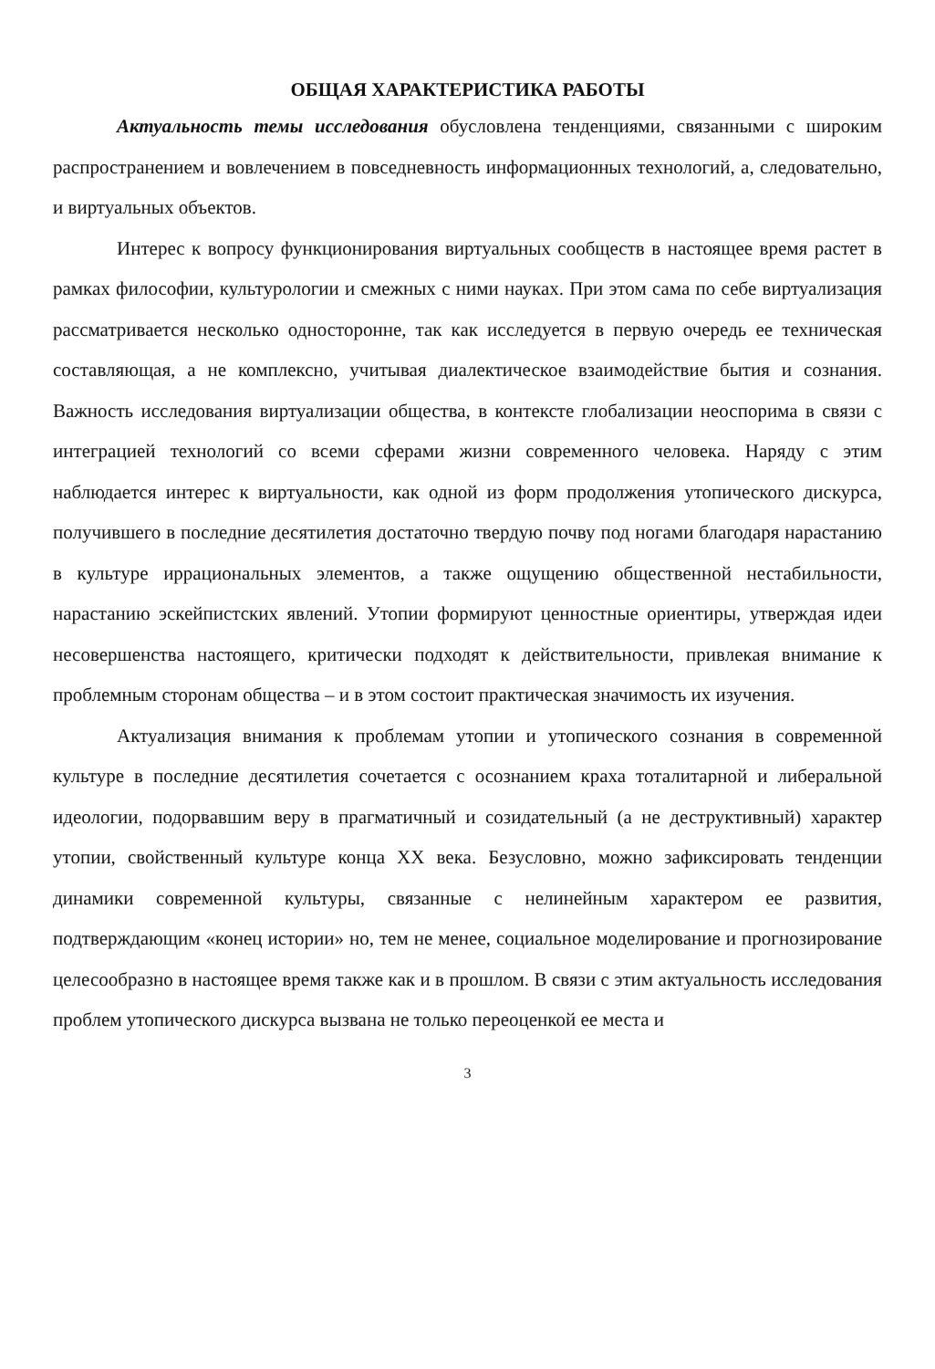ОБЩАЯ ХАРАКТЕРИСТИКА РАБОТЫ
Актуальность темы исследования обусловлена тенденциями, связанными с широким распространением и вовлечением в повседневность информационных технологий, а, следовательно, и виртуальных объектов.
Интерес к вопросу функционирования виртуальных сообществ в настоящее время растет в рамках философии, культурологии и смежных с ними науках. При этом сама по себе виртуализация рассматривается несколько односторонне, так как исследуется в первую очередь ее техническая составляющая, а не комплексно, учитывая диалектическое взаимодействие бытия и сознания. Важность исследования виртуализации общества, в контексте глобализации неоспорима в связи с интеграцией технологий со всеми сферами жизни современного человека. Наряду с этим наблюдается интерес к виртуальности, как одной из форм продолжения утопического дискурса, получившего в последние десятилетия достаточно твердую почву под ногами благодаря нарастанию в культуре иррациональных элементов, а также ощущению общественной нестабильности, нарастанию эскейпистских явлений. Утопии формируют ценностные ориентиры, утверждая идеи несовершенства настоящего, критически подходят к действительности, привлекая внимание к проблемным сторонам общества – и в этом состоит практическая значимость их изучения.
Актуализация внимания к проблемам утопии и утопического сознания в современной культуре в последние десятилетия сочетается с осознанием краха тоталитарной и либеральной идеологии, подорвавшим веру в прагматичный и созидательный (а не деструктивный) характер утопии, свойственный культуре конца XX века. Безусловно, можно зафиксировать тенденции динамики современной культуры, связанные с нелинейным характером ее развития, подтверждающим «конец истории» но, тем не менее, социальное моделирование и прогнозирование целесообразно в настоящее время также как и в прошлом. В связи с этим актуальность исследования проблем утопического дискурса вызвана не только переоценкой ее места и
3